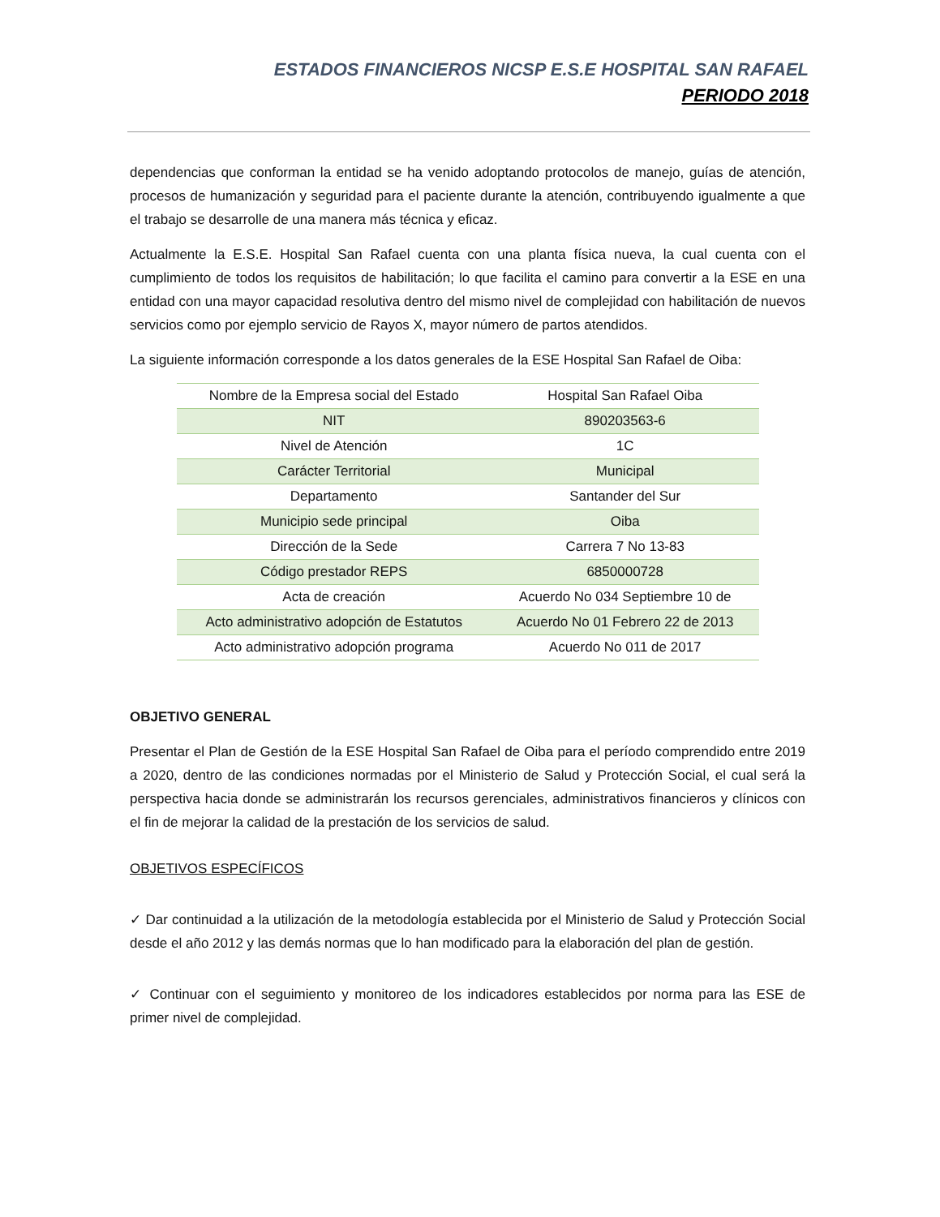ESTADOS FINANCIEROS NICSP E.S.E HOSPITAL SAN RAFAEL
PERIODO 2018
dependencias que conforman la entidad se ha venido adoptando protocolos de manejo, guías de atención, procesos de humanización y seguridad para el paciente durante la atención, contribuyendo igualmente a que el trabajo se desarrolle de una manera más técnica y eficaz.
Actualmente la E.S.E. Hospital San Rafael cuenta con una planta física nueva, la cual cuenta con el cumplimiento de todos los requisitos de habilitación; lo que facilita el camino para convertir a la ESE en una entidad con una mayor capacidad resolutiva dentro del mismo nivel de complejidad con habilitación de nuevos servicios como por ejemplo servicio de Rayos X, mayor número de partos atendidos.
La siguiente información corresponde a los datos generales de la ESE Hospital San Rafael de Oiba:
| Nombre de la Empresa social del Estado | Hospital San Rafael Oiba |
| NIT | 890203563-6 |
| Nivel de Atención | 1C |
| Carácter Territorial | Municipal |
| Departamento | Santander del Sur |
| Municipio sede principal | Oiba |
| Dirección de la Sede | Carrera 7 No 13-83 |
| Código prestador REPS | 6850000728 |
| Acta de creación | Acuerdo No 034 Septiembre 10 de |
| Acto administrativo adopción de Estatutos | Acuerdo No 01 Febrero 22 de 2013 |
| Acto administrativo adopción programa | Acuerdo No 011 de 2017 |
OBJETIVO GENERAL
Presentar el Plan de Gestión de la ESE Hospital San Rafael de Oiba para el período comprendido entre 2019 a 2020, dentro de las condiciones normadas por el Ministerio de Salud y Protección Social, el cual será la perspectiva hacia donde se administrarán los recursos gerenciales, administrativos financieros y clínicos con el fin de mejorar la calidad de la prestación de los servicios de salud.
OBJETIVOS ESPECÍFICOS
✓ Dar continuidad a la utilización de la metodología establecida por el Ministerio de Salud y Protección Social desde el año 2012 y las demás normas que lo han modificado para la elaboración del plan de gestión.
✓ Continuar con el seguimiento y monitoreo de los indicadores establecidos por norma para las ESE de primer nivel de complejidad.